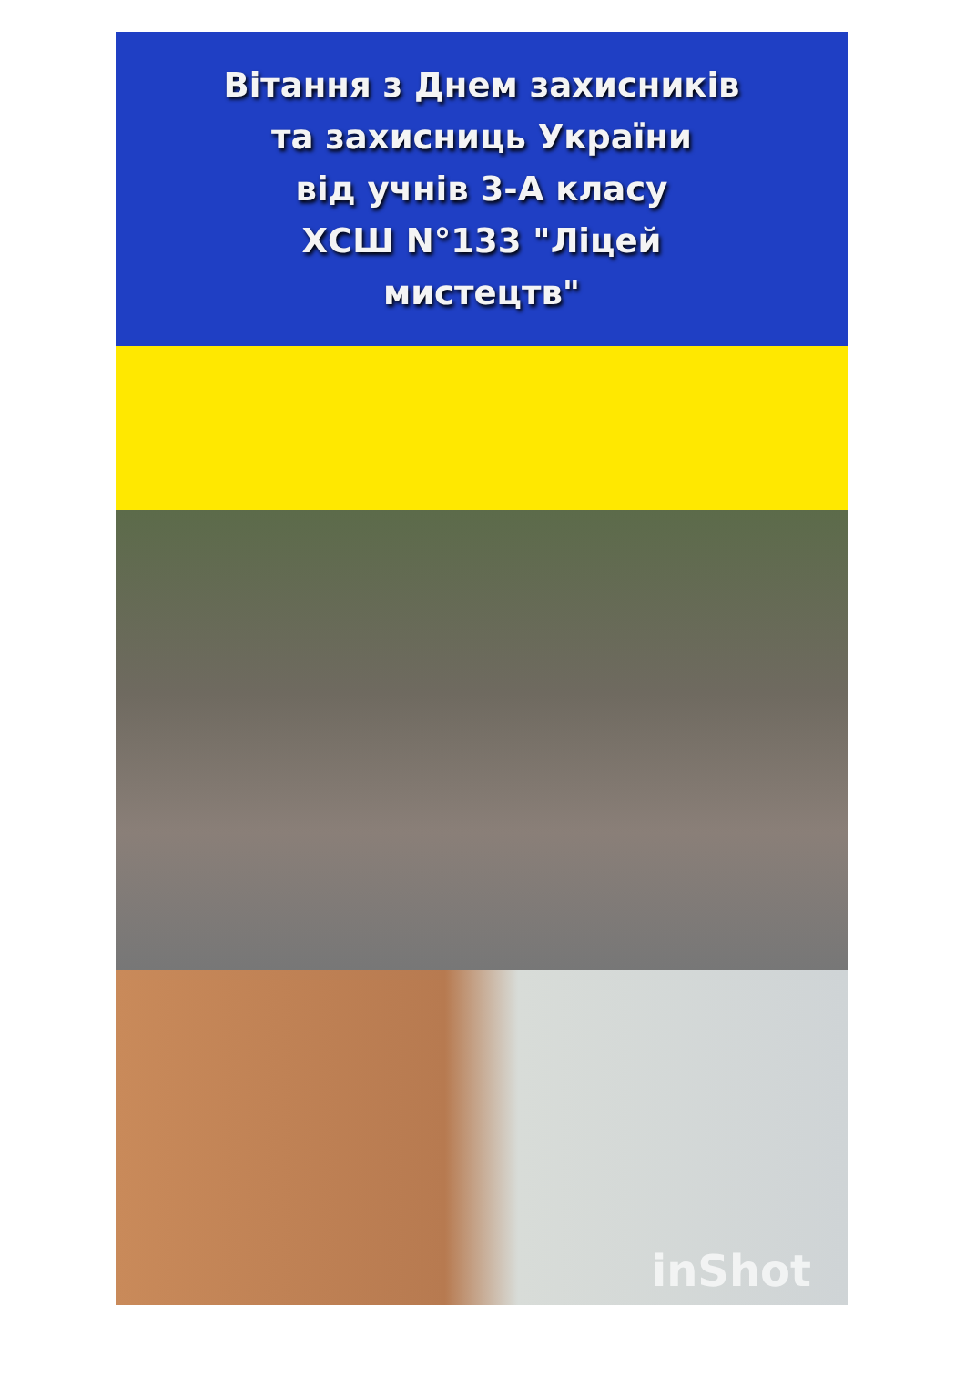Вітання з Днем захисників
та захисниць України
від учнів 3-А класу
ХСШ N°133 "Ліцей
мистецтв"
inShot